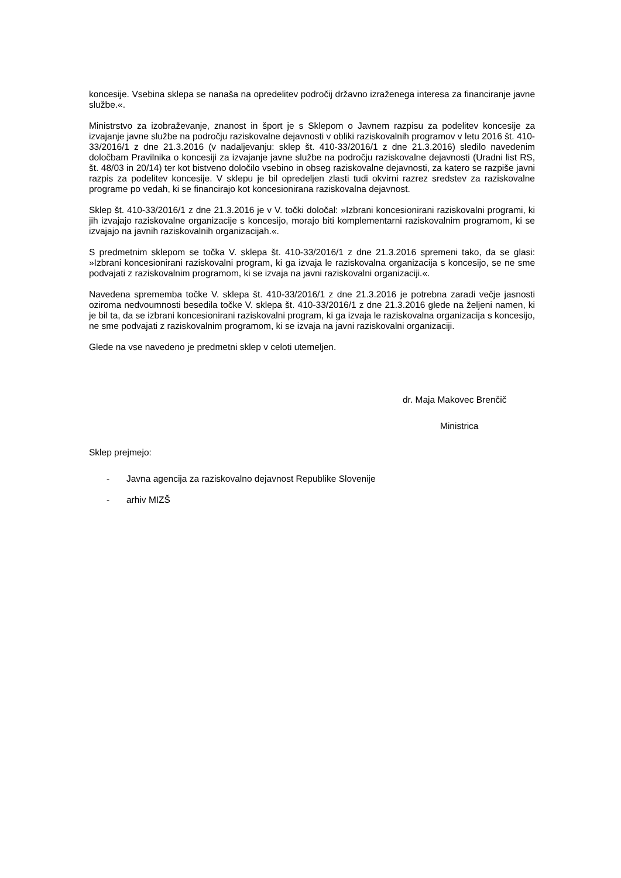koncesije. Vsebina sklepa se nanaša na opredelitev področij državno izraženega interesa za financiranje javne službe.«.
Ministrstvo za izobraževanje, znanost in šport je s Sklepom o Javnem razpisu za podelitev koncesije za izvajanje javne službe na področju raziskovalne dejavnosti v obliki raziskovalnih programov v letu 2016 št. 410-33/2016/1 z dne 21.3.2016 (v nadaljevanju: sklep št. 410-33/2016/1 z dne 21.3.2016) sledilo navedenim določbam Pravilnika o koncesiji za izvajanje javne službe na področju raziskovalne dejavnosti (Uradni list RS, št. 48/03 in 20/14) ter kot bistveno določilo vsebino in obseg raziskovalne dejavnosti, za katero se razpiše javni razpis za podelitev koncesije. V sklepu je bil opredeljen zlasti tudi okvirni razrez sredstev za raziskovalne programe po vedah, ki se financirajo kot koncesionirana raziskovalna dejavnost.
Sklep št. 410-33/2016/1 z dne 21.3.2016 je v V. točki določal: »Izbrani koncesionirani raziskovalni programi, ki jih izvajajo raziskovalne organizacije s koncesijo, morajo biti komplementarni raziskovalnim programom, ki se izvajajo na javnih raziskovalnih organizacijah.«.
S predmetnim sklepom se točka V. sklepa št. 410-33/2016/1 z dne 21.3.2016 spremeni tako, da se glasi: »Izbrani koncesionirani raziskovalni program, ki ga izvaja le raziskovalna organizacija s koncesijo, se ne sme podvajati z raziskovalnim programom, ki se izvaja na javni raziskovalni organizaciji.«.
Navedena sprememba točke V. sklepa št. 410-33/2016/1 z dne 21.3.2016 je potrebna zaradi večje jasnosti oziroma nedvoumnosti besedila točke V. sklepa št. 410-33/2016/1 z dne 21.3.2016 glede na željeni namen, ki je bil ta, da se izbrani koncesionirani raziskovalni program, ki ga izvaja le raziskovalna organizacija s koncesijo, ne sme podvajati z raziskovalnim programom, ki se izvaja na javni raziskovalni organizaciji.
Glede na vse navedeno je predmetni sklep v celoti utemeljen.
dr. Maja Makovec Brenčič
Ministrica
Sklep prejmejo:
- Javna agencija za raziskovalno dejavnost Republike Slovenije
- arhiv MIZŠ